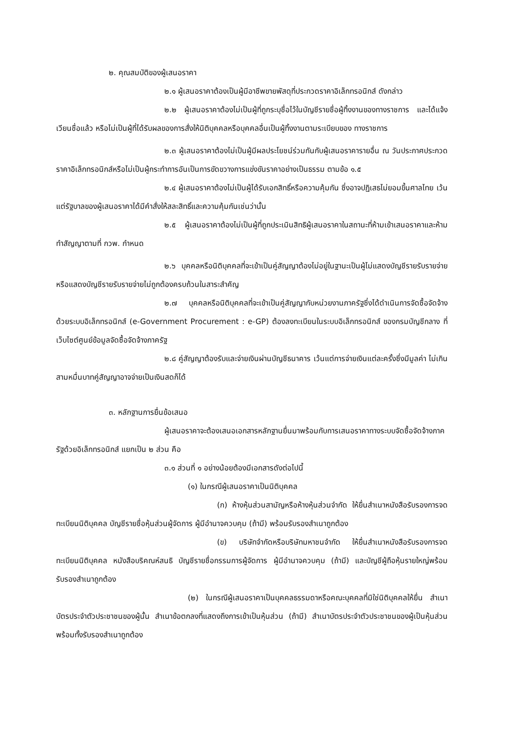๒. คุณสมบัติของผู้เสนอราคา
๒.๑ ผู้เสนอราคาต้องเป็นผู้มีอาชีพขายพัสดุที่ประกวดราคาอิเล็กทรอนิกส์ ดังกล่าว
๒.๒ ผู้เสนอราคาต้องไม่เป็นผู้ที่ถูกระบุชื่อไว้ในบัญชีรายชื่อผู้ทิ้งงานของทางราชการ และได้แจ้งเวียนชื่อแล้ว หรือไม่เป็นผู้ที่ได้รับผลของการสั่งให้นิติบุคคลหรือบุคคลอื่นเป็นผู้ทิ้งงานตามระเบียบของ ทางราชการ
๒.๓ ผู้เสนอราคาต้องไม่เป็นผู้มีผลประโยชน์ร่วมกันกับผู้เสนอราคารายอื่น ณ วันประกาศประกวดราคาอิเล็กทรอนิกส์หรือไม่เป็นผู้กระทำการอันเป็นการขัดขวางการแข่งขันราคาอย่างเป็นธรรม ตามข้อ ๑.๕
๒.๔ ผู้เสนอราคาต้องไม่เป็นผู้ได้รับเอกสิทธิ์หรือความคุ้มกัน ซึ่งอาจปฏิเสธไม่ยอมขึ้นศาลไทย เว้นแต่รัฐบาลของผู้เสนอราคาได้มีคำสั่งให้สละสิทธิ์และความคุ้มกันเช่นว่านั้น
๒.๕ ผู้เสนอราคาต้องไม่เป็นผู้ที่ถูกประเมินสิทธิผู้เสนอราคาในสถานะที่ห้ามเข้าเสนอราคาและห้ามทำสัญญาตามที่ กวพ. กำหนด
๒.๖ บุคคลหรือนิติบุคคลที่จะเข้าเป็นคู่สัญญาต้องไม่อยู่ในฐานะเป็นผู้ไม่แสดงบัญชีรายรับรายจ่าย หรือแสดงบัญชีรายรับรายจ่ายไม่ถูกต้องครบถ้วนในสาระสำคัญ
๒.๗ บุคคลหรือนิติบุคคลที่จะเข้าเป็นคู่สัญญากับหน่วยงานภาครัฐซึ่งได้ดำเนินการจัดซื้อจัดจ้าง ด้วยระบบอิเล็กทรอนิกส์ (e-Government Procurement : e-GP) ต้องลงทะเบียนในระบบอิเล็กทรอนิกส์ ของกรมบัญชีกลาง ที่เว็บไซต์ศูนย์ข้อมูลจัดซื้อจัดจ้างภาครัฐ
๒.๘ คู่สัญญาต้องรับและจ่ายเงินผ่านบัญชีธนาคาร เว้นแต่การจ่ายเงินแต่ละครั้งซึ่งมีมูลค่า ไม่เกินสามหมื่นบาทคู่สัญญาอาจจ่ายเป็นเงินสดก็ได้
๓. หลักฐานการยื่นข้อเสนอ
ผู้เสนอราคาจะต้องเสนอเอกสารหลักฐานยื่นมาพร้อมกับการเสนอราคาทางระบบจัดซื้อจัดจ้างภาครัฐด้วยอิเล็กทรอนิกส์ แยกเป็น ๒ ส่วน คือ
๓.๑ ส่วนที่ ๑ อย่างน้อยต้องมีเอกสารดังต่อไปนี้
(๑) ในกรณีผู้เสนอราคาเป็นนิติบุคคล
(ก) ห้างหุ้นส่วนสามัญหรือห้างหุ้นส่วนจำกัด ให้ยื่นสำเนาหนังสือรับรองการจดทะเบียนนิติบุคคล บัญชีรายชื่อหุ้นส่วนผู้จัดการ ผู้มีอำนาจควบคุม (ถ้ามี) พร้อมรับรองสำเนาถูกต้อง
(ข) บริษัทจำกัดหรือบริษัทมหาชนจำกัด ให้ยื่นสำเนาหนังสือรับรองการจดทะเบียนนิติบุคคล หนังสือบริคณห์สนธิ บัญชีรายชื่อกรรมการผู้จัดการ ผู้มีอำนาจควบคุม (ถ้ามี) และบัญชีผู้ถือหุ้นรายใหญ่พร้อมรับรองสำเนาถูกต้อง
(๒) ในกรณีผู้เสนอราคาเป็นบุคคลธรรมดาหรือคณะบุคคลที่มิใช่นิติบุคคลให้ยื่น สำเนาบัตรประจำตัวประชาชนของผู้นั้น สำเนาข้อตกลงที่แสดงถึงการเข้าเป็นหุ้นส่วน (ถ้ามี) สำเนาบัตรประจำตัวประชาชนของผู้เป็นหุ้นส่วน พร้อมทั้งรับรองสำเนาถูกต้อง